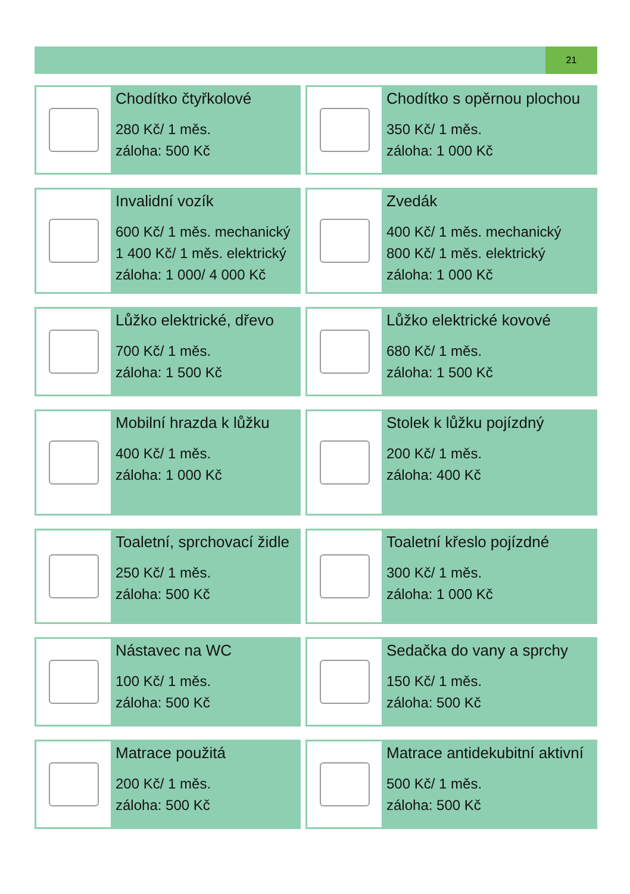21
Chodítko čtyřkolové
280 Kč/ 1 měs.
záloha: 500 Kč
Chodítko s opěrnou plochou
350 Kč/ 1 měs.
záloha: 1 000 Kč
Invalidní vozík
600 Kč/ 1 měs. mechanický
1 400 Kč/ 1 měs. elektrický
záloha: 1 000/ 4 000 Kč
Zvedák
400 Kč/ 1 měs. mechanický
800 Kč/ 1 měs. elektrický
záloha: 1 000 Kč
Lůžko elektrické, dřevo
700 Kč/ 1 měs.
záloha: 1 500 Kč
Lůžko elektrické kovové
680 Kč/ 1 měs.
záloha: 1 500 Kč
Mobilní hrazda k lůžku
400 Kč/ 1 měs.
záloha: 1 000 Kč
Stolek k lůžku pojízdný
200 Kč/ 1 měs.
záloha: 400 Kč
Toaletní, sprchovací židle
250 Kč/ 1 měs.
záloha: 500 Kč
Toaletní křeslo pojízdné
300 Kč/ 1 měs.
záloha: 1 000 Kč
Nástavec na WC
100 Kč/ 1 měs.
záloha: 500 Kč
Sedačka do vany a sprchy
150 Kč/ 1 měs.
záloha: 500 Kč
Matrace použitá
200 Kč/ 1 měs.
záloha: 500 Kč
Matrace antidekubitní aktivní
500 Kč/ 1 měs.
záloha: 500 Kč